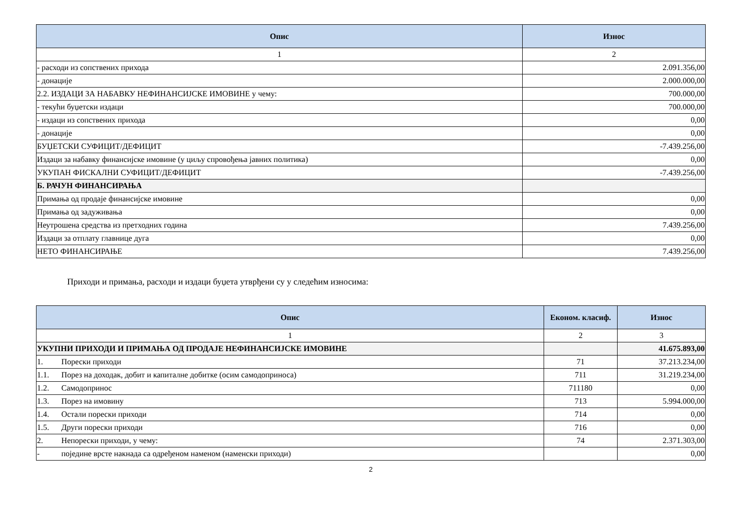| Опис | Износ |
| --- | --- |
| 1 | 2 |
| - расходи из сопствених прихода | 2.091.356,00 |
| - донације | 2.000.000,00 |
| 2.2. ИЗДАЦИ ЗА НАБАВКУ НЕФИНАНСИЈСКЕ ИМОВИНЕ у чему: | 700.000,00 |
| - текући буџетски издаци | 700.000,00 |
| - издаци из сопствених прихода | 0,00 |
| - донације | 0,00 |
| БУЏЕТСКИ СУФИЦИТ/ДЕФИЦИТ | -7.439.256,00 |
| Издаци за набавку финансијске имовине (у циљу спровођења јавних политика) | 0,00 |
| УКУПАН ФИСКАЛНИ СУФИЦИТ/ДЕФИЦИТ | -7.439.256,00 |
| Б. РАЧУН ФИНАНСИРАЊА | |
| Примања од продаје финансијске имовине | 0,00 |
| Примања од задуживања | 0,00 |
| Неутрошена средства из претходних година | 7.439.256,00 |
| Издаци за отплату главнице дуга | 0,00 |
| НЕТО ФИНАНСИРАЊЕ | 7.439.256,00 |
Приходи и примања, расходи и издаци буџета утврђени су у следећим износима:
| Опис | Економ. класиф. | Износ |
| --- | --- | --- |
| 1 | 2 | 3 |
| УКУПНИ ПРИХОДИ И ПРИМАЊА ОД ПРОДАЈЕ НЕФИНАНСИЈСКЕ ИМОВИНЕ | | 41.675.893,00 |
| 1. Порески приходи | 71 | 37.213.234,00 |
| 1.1. Порез на доходак, добит и капиталне добитке (осим самодоприноса) | 711 | 31.219.234,00 |
| 1.2. Самодопринос | 711180 | 0,00 |
| 1.3. Порез на имовину | 713 | 5.994.000,00 |
| 1.4. Остали порески приходи | 714 | 0,00 |
| 1.5. Други порески приходи | 716 | 0,00 |
| 2. Непорески приходи, у чему: | 74 | 2.371.303,00 |
| - поједине врсте накнада са одређеном наменом (наменски приходи) | | 0,00 |
2